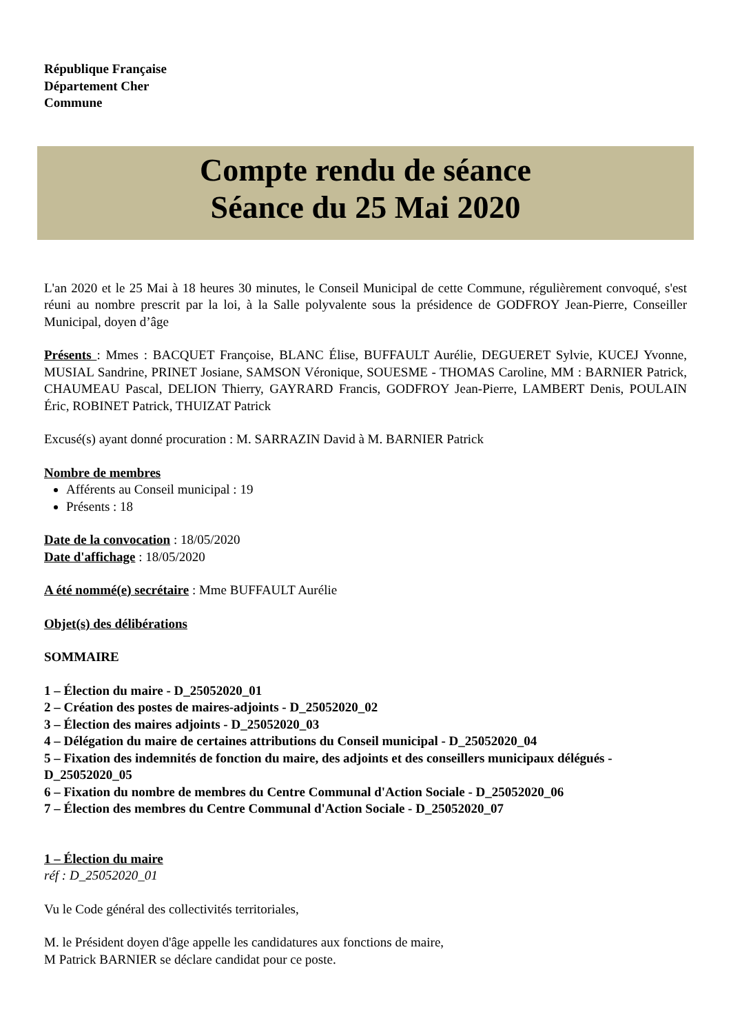République Française
Département Cher
Commune
Compte rendu de séance
Séance du 25 Mai 2020
L'an 2020 et le 25 Mai à 18 heures 30 minutes, le Conseil Municipal de cette Commune, régulièrement convoqué, s'est réuni au nombre prescrit par la loi, à la Salle polyvalente sous la présidence de GODFROY Jean-Pierre, Conseiller Municipal, doyen d’âge
Présents : Mmes : BACQUET Françoise, BLANC Élise, BUFFAULT Aurélie, DEGUERET Sylvie, KUCEJ Yvonne, MUSIAL Sandrine, PRINET Josiane, SAMSON Véronique, SOUESME - THOMAS Caroline, MM : BARNIER Patrick, CHAUMEAU Pascal, DELION Thierry, GAYRARD Francis, GODFROY Jean-Pierre, LAMBERT Denis, POULAIN Éric, ROBINET Patrick, THUIZAT Patrick
Excusé(s) ayant donné procuration : M. SARRAZIN David à M. BARNIER Patrick
Nombre de membres
Afférents au Conseil municipal : 19
Présents : 18
Date de la convocation : 18/05/2020
Date d'affichage : 18/05/2020
A été nommé(e) secrétaire : Mme BUFFAULT Aurélie
Objet(s) des délibérations
SOMMAIRE
1 – Élection du maire - D_25052020_01
2 – Création des postes de maires-adjoints - D_25052020_02
3 – Élection des maires adjoints - D_25052020_03
4 – Délégation du maire de certaines attributions du Conseil municipal - D_25052020_04
5 – Fixation des indemnités de fonction du maire, des adjoints et des conseillers municipaux délégués - D_25052020_05
6 – Fixation du nombre de membres du Centre Communal d'Action Sociale - D_25052020_06
7 – Élection des membres du Centre Communal d'Action Sociale - D_25052020_07
1 – Élection du maire
réf : D_25052020_01
Vu le Code général des collectivités territoriales,
M. le Président doyen d'âge appelle les candidatures aux fonctions de maire,
M Patrick BARNIER se déclare candidat pour ce poste.